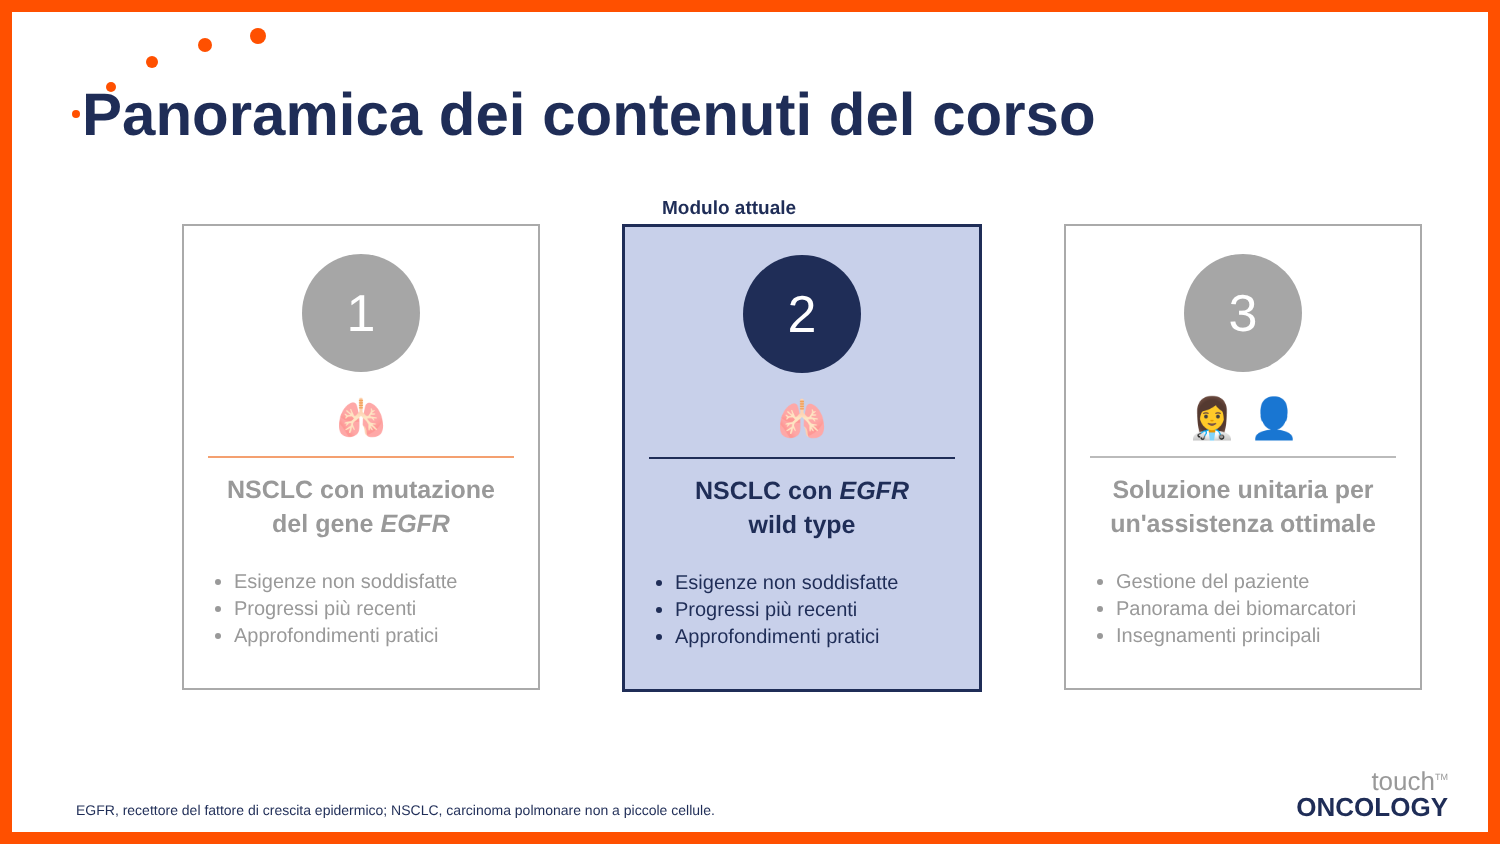Panoramica dei contenuti del corso
Modulo attuale
1
🫁
NSCLC con mutazione del gene EGFR
Esigenze non soddisfatte
Progressi più recenti
Approfondimenti pratici
2
🫁
NSCLC con EGFR
wild type
Esigenze non soddisfatte
Progressi più recenti
Approfondimenti pratici
3
👩‍⚕️ 👤
Soluzione unitaria per un'assistenza ottimale
Gestione del paziente
Panorama dei biomarcatori
Insegnamenti principali
EGFR, recettore del fattore di crescita epidermico; NSCLC, carcinoma polmonare non a piccole cellule.
touch<sup>TM</sup>
ONCOLOGY